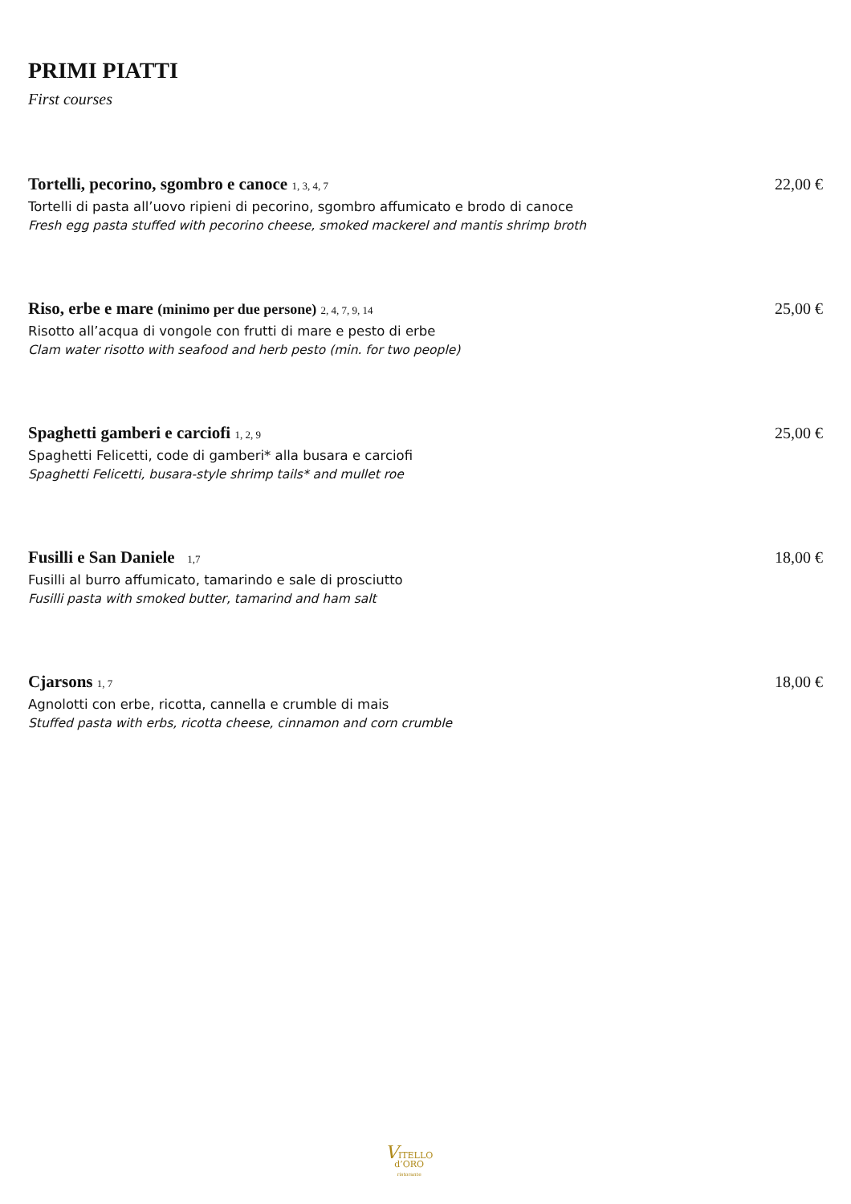PRIMI PIATTI
First courses
Tortelli, pecorino, sgombro e canoce 1, 3, 4, 7 22,00 €
Tortelli di pasta all’uovo ripieni di pecorino, sgombro affumicato e brodo di canoce
Fresh egg pasta stuffed with pecorino cheese, smoked mackerel and mantis shrimp broth
Riso, erbe e mare (minimo per due persone) 2, 4, 7, 9, 14 25,00 €
Risotto all’acqua di vongole con frutti di mare e pesto di erbe
Clam water risotto with seafood and herb pesto (min. for two people)
Spaghetti gamberi e carciofi 1, 2, 9 25,00 €
Spaghetti Felicetti, code di gamberi* alla busara e carciofi
Spaghetti Felicetti, busara-style shrimp tails* and mullet roe
Fusilli e San Daniele 1,7 18,00 €
Fusilli al burro affumicato, tamarindo e sale di prosciutto
Fusilli pasta with smoked butter, tamarind and ham salt
Cjarsons 1, 7 18,00 €
Agnolotti con erbe, ricotta, cannella e crumble di mais
Stuffed pasta with erbs, ricotta cheese, cinnamon and corn crumble
VITELLO
d’ORO
ristorante